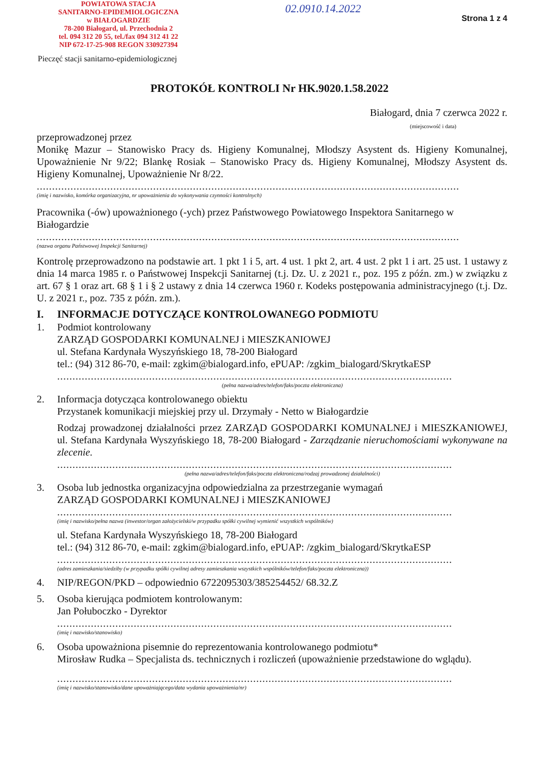POWIATOWA STACJA
SANITARNO-EPIDEMIOLOGICZNA
w BIAŁOGARDZIE
78-200 Białogard, ul. Przechodnia 2
tel. 094 312 20 55, tel./fax 094 312 41 22
NIP 672-17-25-908 REGON 330927394
Pieczęć stacji sanitarno-epidemiologicznej
02.0910.14.2022
Strona 1 z 4
PROTOKÓŁ KONTROLI Nr HK.9020.1.58.2022
Białogard, dnia 7 czerwca 2022 r.
(miejscowość i data)
przeprowadzonej przez
Monikę Mazur – Stanowisko Pracy ds. Higieny Komunalnej, Młodszy Asystent ds. Higieny Komunalnej, Upoważnienie Nr 9/22; Blankę Rosiak – Stanowisko Pracy ds. Higieny Komunalnej, Młodszy Asystent ds. Higieny Komunalnej, Upoważnienie Nr 8/22.
..........................................................................................................................................
(imię i nazwisko, komórka organizacyjna, nr upoważnienia do wykonywania czynności kontrolnych)
Pracownika (-ów) upoważnionego (-ych) przez Państwowego Powiatowego Inspektora Sanitarnego w Białogardzie
..........................................................................................................................................
(nazwa organu Państwowej Inspekcji Sanitarnej)
Kontrolę przeprowadzono na podstawie art. 1 pkt 1 i 5, art. 4 ust. 1 pkt 2, art. 4 ust. 2 pkt 1 i art. 25 ust. 1 ustawy z dnia 14 marca 1985 r. o Państwowej Inspekcji Sanitarnej (t.j. Dz. U. z 2021 r., poz. 195 z późn. zm.) w związku z art. 67 § 1 oraz art. 68 § 1 i § 2 ustawy z dnia 14 czerwca 1960 r. Kodeks postępowania administracyjnego (t.j. Dz. U. z 2021 r., poz. 735 z późn. zm.).
I. INFORMACJE DOTYCZĄCE KONTROLOWANEGO PODMIOTU
1. Podmiot kontrolowany
ZARZĄD GOSPODARKI KOMUNALNEJ i MIESZKANIOWEJ
ul. Stefana Kardynała Wyszyńskiego 18, 78-200 Białogard
tel.: (94) 312 86-70, e-mail: zgkim@bialogard.info, ePUAP: /zgkim_bialogard/SkrytkaESP
.................................................................................................................................
(pełna nazwa/adres/telefon/faks/poczta elektroniczna)
2. Informacja dotycząca kontrolowanego obiektu
Przystanek komunikacji miejskiej przy ul. Drzymały - Netto w Białogardzie
Rodzaj prowadzonej działalności przez ZARZĄD GOSPODARKI KOMUNALNEJ i MIESZKANIOWEJ, ul. Stefana Kardynała Wyszyńskiego 18, 78-200 Białogard - Zarządzanie nieruchomościami wykonywane na zlecenie.
.................................................................................................................................
(pełna nazwa/adres/telefon/faks/poczta elektroniczna/rodzaj prowadzonej działalności)
3. Osoba lub jednostka organizacyjna odpowiedzialna za przestrzeganie wymagań
ZARZĄD GOSPODARKI KOMUNALNEJ i MIESZKANIOWEJ
.................................................................................................................................
(imię i nazwisko/pełna nazwa (inwestor/organ założycielski/w przypadku spółki cywilnej wymienić wszystkich wspólników)
ul. Stefana Kardynała Wyszyńskiego 18, 78-200 Białogard
tel.: (94) 312 86-70, e-mail: zgkim@bialogard.info, ePUAP: /zgkim_bialogard/SkrytkaESP
.................................................................................................................................
(adres zamieszkania/siedziby (w przypadku spółki cywilnej adresy zamieszkania wszystkich wspólników/telefon/faks/poczta elektroniczna))
4. NIP/REGON/PKD – odpowiednio 6722095303/385254452/ 68.32.Z
5. Osoba kierująca podmiotem kontrolowanym:
Jan Połuboczko - Dyrektor
.................................................................................................................................
(imię i nazwisko/stanowisko)
6. Osoba upoważniona pisemnie do reprezentowania kontrolowanego podmiotu*
Mirosław Rudka – Specjalista ds. technicznych i rozliczeń (upoważnienie przedstawione do wglądu).
.................................................................................................................................
(imię i nazwisko/stanowisko/dane upoważniającego/data wydania upoważnienia/nr)